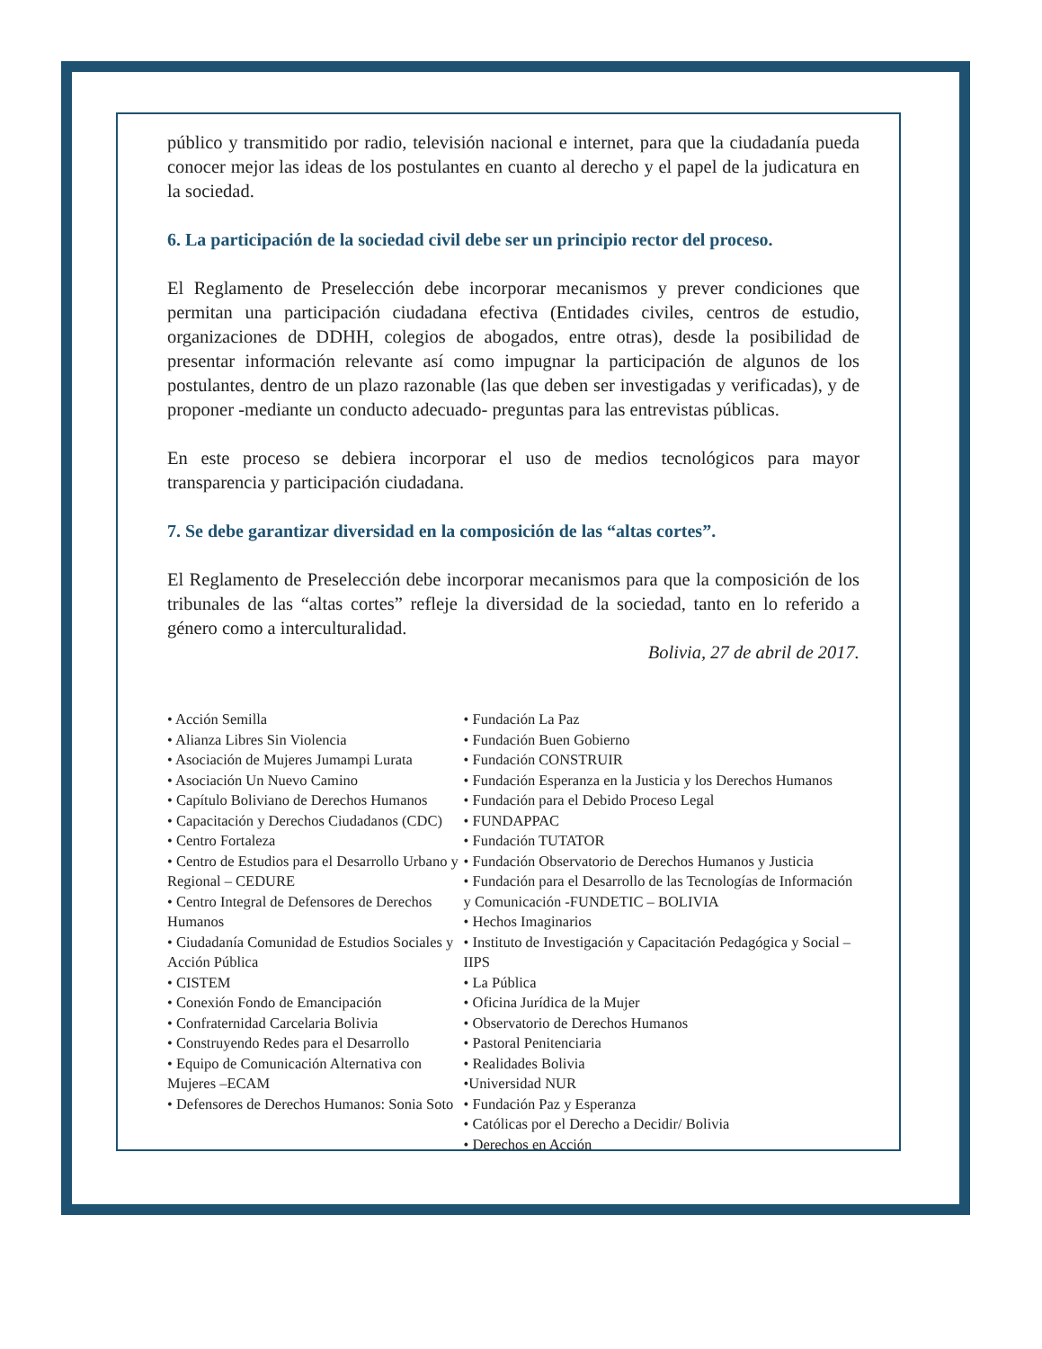público y transmitido por radio, televisión nacional e internet, para que la ciudadanía pueda conocer mejor las ideas de los postulantes en cuanto al derecho y el papel de la judicatura en la sociedad.
6. La participación de la sociedad civil debe ser un principio rector del proceso.
El Reglamento de Preselección debe incorporar mecanismos y prever condiciones que permitan una participación ciudadana efectiva (Entidades civiles, centros de estudio, organizaciones de DDHH, colegios de abogados, entre otras), desde la posibilidad de presentar información relevante así como impugnar la participación de algunos de los postulantes, dentro de un plazo razonable (las que deben ser investigadas y verificadas), y de proponer -mediante un conducto adecuado- preguntas para las entrevistas públicas.
En este proceso se debiera incorporar el uso de medios tecnológicos para mayor transparencia y participación ciudadana.
7. Se debe garantizar diversidad en la composición de las “altas cortes”.
El Reglamento de Preselección debe incorporar mecanismos para que la composición de los tribunales de las “altas cortes” refleje la diversidad de la sociedad, tanto en lo referido a género como a interculturalidad.
Bolivia, 27 de abril de 2017.
• Acción Semilla
• Alianza Libres Sin Violencia
• Asociación de Mujeres Jumampi Lurata
• Asociación Un Nuevo Camino
• Capítulo Boliviano de Derechos Humanos
• Capacitación y Derechos Ciudadanos (CDC)
• Centro Fortaleza
• Centro de Estudios para el Desarrollo Urbano y Regional – CEDURE
• Centro Integral de Defensores de Derechos Humanos
• Ciudadanía Comunidad de Estudios Sociales y Acción Pública
• CISTEM
• Conexión Fondo de Emancipación
• Confraternidad Carcelaria Bolivia
• Construyendo Redes para el Desarrollo
• Equipo de Comunicación Alternativa con Mujeres –ECAM
• Defensores de Derechos Humanos: Sonia Soto
• Fundación La Paz
• Fundación Buen Gobierno
• Fundación CONSTRUIR
• Fundación Esperanza en la Justicia y los Derechos Humanos
• Fundación para el Debido Proceso Legal
• FUNDAPPAC
• Fundación TUTATOR
• Fundación Observatorio de Derechos Humanos y Justicia
• Fundación para el Desarrollo de las Tecnologías de Información y Comunicación -FUNDETIC – BOLIVIA
• Hechos Imaginarios
• Instituto de Investigación y Capacitación Pedagógica y Social – IIPS
• La Pública
• Oficina Jurídica de la Mujer
• Observatorio de Derechos Humanos
• Pastoral Penitenciaria
• Realidades Bolivia
•Universidad NUR
• Fundación Paz y Esperanza
• Católicas por el Derecho a Decidir/ Bolivia
• Derechos en Acción